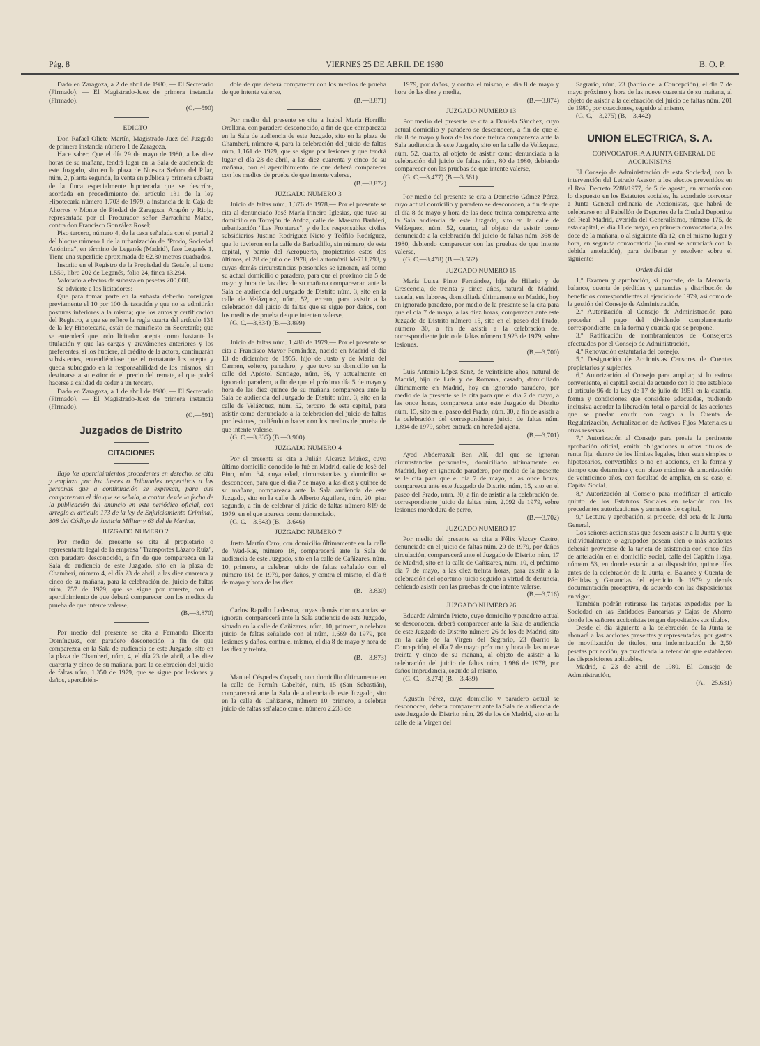Pág. 8 VIERNES 25 DE ABRIL DE 1980 B. O. P.
Dado en Zaragoza, a 2 de abril de 1980. — El Secretario (Firmado). — El Magistrado-Juez de primera instancia (Firmado).
(C.—590)
EDICTO
Don Rafael Oliete Martín, Magistrado-Juez del Juzgado de primera instancia número 1 de Zaragoza,
Hace saber: Que el día 29 de mayo de 1980, a las diez horas de su mañana, tendrá lugar en la Sala de audiencia de este Juzgado, sito en la plaza de Nuestra Señora del Pilar, núm. 2, planta segunda, la venta en pública y primera subasta de la finca especialmente hipotecada que se describe, acordada en procedimiento del artículo 131 de la ley Hipotecaria número 1.703 de 1979, a instancia de la Caja de Ahorros y Monte de Piedad de Zaragoza, Aragón y Rioja, representada por el Procurador señor Barrachina Mateo, contra don Francisco González Rosel:
Piso tercero, número 4, de la casa señalada con el portal 2 del bloque número 1 de la urbanización de "Prodo, Sociedad Anónima", en término de Leganés (Madrid), fase Leganés 1. Tiene una superficie aproximada de 62,30 metros cuadrados.
Inscrito en el Registro de la Propiedad de Getafe, al tomo 1.559, libro 202 de Leganés, folio 24, finca 13.294.
Valorado a efectos de subasta en pesetas 200.000.
Se advierte a los licitadores:
Que para tomar parte en la subasta deberán consignar previamente el 10 por 100 de tasación y que no se admitirán posturas inferiores a la misma; que los autos y certificación del Registro, a que se refiere la regla cuarta del artículo 131 de la ley Hipotecaria, están de manifiesto en Secretaría; que se entenderá que todo licitador acepta como bastante la titulación y que las cargas y gravámenes anteriores y los preferentes, si los hubiere, al crédito de la actora, continuarán subsistentes, entendiéndose que el rematante los acepta y queda subrogado en la responsabilidad de los mismos, sin destinarse a su extinción el precio del remate, el que podrá hacerse a calidad de ceder a un tercero.
Dado en Zaragoza, a 1 de abril de 1980. — El Secretario (Firmado). — El Magistrado-Juez de primera instancia (Firmado).
(C.—591)
Juzgados de Distrito
CITACIONES
Bajo los apercibimientos procedentes en derecho, se cita y emplaza por los Jueces o Tribunales respectivos a las personas que a continuación se expresan, para que comparezcan el día que se señala, a contar desde la fecha de la publicación del anuncio en este periódico oficial, con arreglo al artículo 173 de la ley de Enjuiciamiento Criminal, 308 del Código de Justicia Militar y 63 del de Marina.
JUZGADO NUMERO 2
Por medio del presente se cita al propietario o representante legal de la empresa "Transportes Lázaro Ruiz", con paradero desconocido, a fin de que comparezca en la Sala de audiencia de este Juzgado, sito en la plaza de Chamberí, número 4, el día 23 de abril, a las diez cuarenta y cinco de su mañana, para la celebración del juicio de faltas núm. 757 de 1979, que se sigue por muerte, con el apercibimiento de que deberá comparecer con los medios de prueba de que intente valerse.
(B.—3.870)
Por medio del presente se cita a Fernando Dicenta Domínguez, con paradero desconocido, a fin de que comparezca en la Sala de audiencia de este Juzgado, sito en la plaza de Chamberí, núm. 4, el día 23 de abril, a las diez cuarenta y cinco de su mañana, para la celebración del juicio de faltas núm. 1.350 de 1979, que se sigue por lesiones y daños, apercibién-
dole de que deberá comparecer con los medios de prueba de que intente valerse.
(B.—3.871)
Por medio del presente se cita a Isabel María Horrillo Orellana, con paradero desconocido, a fin de que comparezca en la Sala de audiencia de este Juzgado, sito en la plaza de Chamberí, número 4, para la celebración del juicio de faltas núm. 1.161 de 1979, que se sigue por lesiones y que tendrá lugar el día 23 de abril, a las diez cuarenta y cinco de su mañana, con el apercibimiento de que deberá comparecer con los medios de prueba de que intente valerse.
(B.—3.872)
JUZGADO NUMERO 3
Juicio de faltas núm. 1.376 de 1978.— Por el presente se cita al denunciado José María Pineiro Iglesias, que tuvo su domicilio en Torrejón de Ardoz, calle del Maestro Barbieri, urbanización "Las Fronteras", y de los responsables civiles subsidiarios Justino Rodríguez Nieto y Teófilo Rodríguez, que lo tuvieron en la calle de Barbadillo, sin número, de esta capital, y barrio del Aeropuerto, propietarios estos dos últimos, el 28 de julio de 1978, del automóvil M-711.793, y cuyas demás circunstancias personales se ignoran, así como su actual domicilio o paradero, para que el próximo día 5 de mayo y hora de las diez de su mañana comparezcan ante la Sala de audiencia del Juzgado de Distrito núm. 3, sito en la calle de Velázquez, núm. 52, tercero, para asistir a la celebración del juicio de faltas que se sigue por daños, con los medios de prueba de que intenten valerse.
(G. C.—3.834) (B.—3.899)
Juicio de faltas núm. 1.480 de 1979.— Por el presente se cita a Francisco Mayor Fernández, nacido en Madrid el día 13 de diciembre de 1955, hijo de Justo y de María del Carmen, soltero, panadero, y que tuvo su domicilio en la calle del Apóstol Santiago, núm. 56, y actualmente en ignorado paradero, a fin de que el próximo día 5 de mayo y hora de las diez quince de su mañana comparezca ante la Sala de audiencia del Juzgado de Distrito núm. 3, sito en la calle de Velázquez, núm. 52, tercero, de esta capital, para asistir como denunciado a la celebración del juicio de faltas por lesiones, pudiéndolo hacer con los medios de prueba de que intente valerse.
(G. C.—3.835) (B.—3.900)
JUZGADO NUMERO 4
Por el presente se cita a Julián Alcaraz Muñoz, cuyo último domicilio conocido lo fué en Madrid, calle de José del Pino, núm. 34, cuya edad, circunstancias y domicilio se desconocen, para que el día 7 de mayo, a las diez y quince de su mañana, comparezca ante la Sala audiencia de este Juzgado, sito en la calle de Alberto Aguilera, núm. 20, piso segundo, a fin de celebrar el juicio de faltas número 819 de 1979, en el que aparece como denunciado.
(G. C.—3.543) (B.—3.646)
JUZGADO NUMERO 7
Justo Martín Caro, con domicilio últimamente en la calle de Wad-Ras, número 18, comparecerá ante la Sala de audiencia de este Juzgado, sito en la calle de Cañizares, núm. 10, primero, a celebrar juicio de faltas señalado con el número 161 de 1979, por daños, y contra el mismo, el día 8 de mayo y hora de las diez.
(B.—3.830)
Carlos Rapallo Ledesma, cuyas demás circunstancias se ignoran, comparecerá ante la Sala audiencia de este Juzgado, situado en la calle de Cañizares, núm. 10, primero, a celebrar juicio de faltas señalado con el núm. 1.669 de 1979, por lesiones y daños, contra el mismo, el día 8 de mayo y hora de las diez y treinta.
(B.—3.873)
Manuel Céspedes Copado, con domicilio últimamente en la calle de Fermín Cabeltón, núm. 15 (San Sebastián), comparecerá ante la Sala de audiencia de este Juzgado, sito en la calle de Cañizares, número 10, primero, a celebrar juicio de faltas señalado con el número 2.233 de
1979, por daños, y contra el mismo, el día 8 de mayo y hora de las diez y media.
(B.—3.874)
JUZGADO NUMERO 13
Por medio del presente se cita a Daniela Sánchez, cuyo actual domicilio y paradero se desconocen, a fin de que el día 8 de mayo y hora de las doce treinta comparezca ante la Sala audiencia de este Juzgado, sito en la calle de Velázquez, núm. 52, cuarto, al objeto de asistir como denunciada a la celebración del juicio de faltas núm. 80 de 1980, debiendo comparecer con las pruebas de que intente valerse.
(G. C.—3.477) (B.—3.561)
Por medio del presente se cita a Demetrio Gómez Pérez, cuyo actual domicilio y paradero se desconocen, a fin de que el día 8 de mayo y hora de las doce treinta comparezca ante la Sala audiencia de este Juzgado, sito en la calle de Velázquez, núm. 52, cuarto, al objeto de asistir como denunciado a la celebración del juicio de faltas núm. 368 de 1980, debiendo comparecer con las pruebas de que intente valerse.
(G. C.—3.478) (B.—3.562)
JUZGADO NUMERO 15
María Luisa Pinto Fernández, hija de Hilario y de Crescencia, de treinta y cinco años, natural de Madrid, casada, sus labores, domiciliada últimamente en Madrid, hoy en ignorado paradero, por medio de la presente se la cita para que el día 7 de mayo, a las diez horas, comparezca ante este Juzgado de Distrito número 15, sito en el paseo del Prado, número 30, a fin de asistir a la celebración del correspondiente juicio de faltas número 1.923 de 1979, sobre lesiones.
(B.—3.700)
Luis Antonio López Sanz, de veintisiete años, natural de Madrid, hijo de Luis y de Romana, casado, domiciliado últimamente en Madrid, hoy en ignorado paradero, por medio de la presente se le cita para que el día 7 de mayo, a las once horas, comparezca ante este Juzgado de Distrito núm. 15, sito en el paseo del Prado, núm. 30, a fin de asistir a la celebración del correspondiente juicio de faltas núm. 1.894 de 1979, sobre entrada en heredad ajena.
(B.—3.701)
Ayed Abderrazak Ben Alí, del que se ignoran circunstancias personales, domiciliado últimamente en Madrid, hoy en ignorado paradero, por medio de la presente se le cita para que el día 7 de mayo, a las once horas, comparezca ante este Juzgado de Distrito núm. 15, sito en el paseo del Prado, núm. 30, a fin de asistir a la celebración del correspondiente juicio de faltas núm. 2.092 de 1979, sobre lesiones mordedura de perro.
(B.—3.702)
JUZGADO NUMERO 17
Por medio del presente se cita a Félix Vizcay Castro, denunciado en el juicio de faltas núm. 29 de 1979, por daños circulación, comparecerá ante el Juzgado de Distrito núm. 17 de Madrid, sito en la calle de Cañizares, núm. 10, el próximo día 7 de mayo, a las diez treinta horas, para asistir a la celebración del oportuno juicio seguido a virtud de denuncia, debiendo asistir con las pruebas de que intente valerse.
(B.—3.716)
JUZGADO NUMERO 26
Eduardo Almirón Prieto, cuyo domicilio y paradero actual se desconocen, deberá comparecer ante la Sala de audiencia de este Juzgado de Distrito número 26 de los de Madrid, sito en la calle de la Virgen del Sagrario, 23 (barrio la Concepción), el día 7 de mayo próximo y hora de las nueve treinta y cinco de su mañana, al objeto de asistir a la celebración del juicio de faltas núm. 1.986 de 1978, por daños imprudencia, seguido al mismo.
(G. C.—3.274) (B.—3.439)
Agustín Pérez, cuyo domicilio y paradero actual se desconocen, deberá comparecer ante la Sala de audiencia de este Juzgado de Distrito núm. 26 de los de Madrid, sito en la calle de la Virgen del
Sagrario, núm. 23 (barrio de la Concepción), el día 7 de mayo próximo y hora de las nueve cuarenta de su mañana, al objeto de asistir a la celebración del juicio de faltas núm. 201 de 1980, por coacciones, seguido al mismo.
(G. C.—3.275) (B.—3.442)
UNION ELECTRICA, S. A.
CONVOCATORIA A JUNTA GENERAL DE ACCIONISTAS
El Consejo de Administración de esta Sociedad, con la intervención del Letrado Asesor, a los efectos prevenidos en el Real Decreto 2288/1977, de 5 de agosto, en armonía con lo dispuesto en los Estatutos sociales, ha acordado convocar a Junta General ordinaria de Accionistas, que habrá de celebrarse en el Pabellón de Deportes de la Ciudad Deportiva del Real Madrid, avenida del Generalísimo, número 175, de esta capital, el día 11 de mayo, en primera convocatoria, a las doce de la mañana, o al siguiente día 12, en el mismo lugar y hora, en segunda convocatoria (lo cual se anunciará con la debida antelación), para deliberar y resolver sobre el siguiente:
Orden del día
1.º Examen y aprobación, si procede, de la Memoria, balance, cuenta de pérdidas y ganancias y distribución de beneficios correspondientes al ejercicio de 1979, así como de la gestión del Consejo de Administración.
2.º Autorización al Consejo de Administración para proceder al pago del dividendo complementario correspondiente, en la forma y cuantía que se propone.
3.º Ratificación de nombramientos de Consejeros efectuados por el Consejo de Administración.
4.º Renovación estatutaria del consejo.
5.º Designación de Accionistas Censores de Cuentas propietarios y suplentes.
6.º Autorización al Consejo para ampliar, si lo estima conveniente, el capital social de acuerdo con lo que establece el artículo 96 de la Ley de 17 de julio de 1951 en la cuantía, forma y condiciones que considere adecuadas, pudiendo inclusiva acordar la liberación total o parcial de las acciones que se puedan emitir con cargo a la Cuenta de Regularización, Actualización de Activos Fijos Materiales u otras reservas.
7.º Autorización al Consejo para previa la pertinente aprobación oficial, emitir obligaciones u otros títulos de renta fija, dentro de los límites legales, bien sean simples o hipotecarios, convertibles o no en acciones, en la forma y tiempo que determine y con plazo máximo de amortización de veinticinco años, con facultad de ampliar, en su caso, el Capital Social.
8.º Autorización al Consejo para modificar el artículo quinto de los Estatutos Sociales en relación con las precedentes autorizaciones y aumentos de capital.
9.º Lectura y aprobación, si procede, del acta de la Junta General.
Los señores accionistas que deseen asistir a la Junta y que individualmente o agrupados posean cien o más acciones deberán proveerse de la tarjeta de asistencia con cinco días de antelación en el domicilio social, calle del Capitán Haya, número 53, en donde estarán a su disposición, quince días antes de la celebración de la Junta, el Balance y Cuenta de Pérdidas y Ganancias del ejercicio de 1979 y demás documentación preceptiva, de acuerdo con las disposiciones en vigor.
También podrán retirarse las tarjetas expedidas por la Sociedad en las Entidades Bancarias y Cajas de Ahorro donde los señores accionistas tengan depositados sus títulos.
Desde el día siguiente a la celebración de la Junta se abonará a las acciones presentes y representadas, por gastos de movilización de títulos, una indemnización de 2,50 pesetas por acción, ya practicada la retención que establecen las disposiciones aplicables.
Madrid, a 23 de abril de 1980.—El Consejo de Administración.
(A.—25.631)